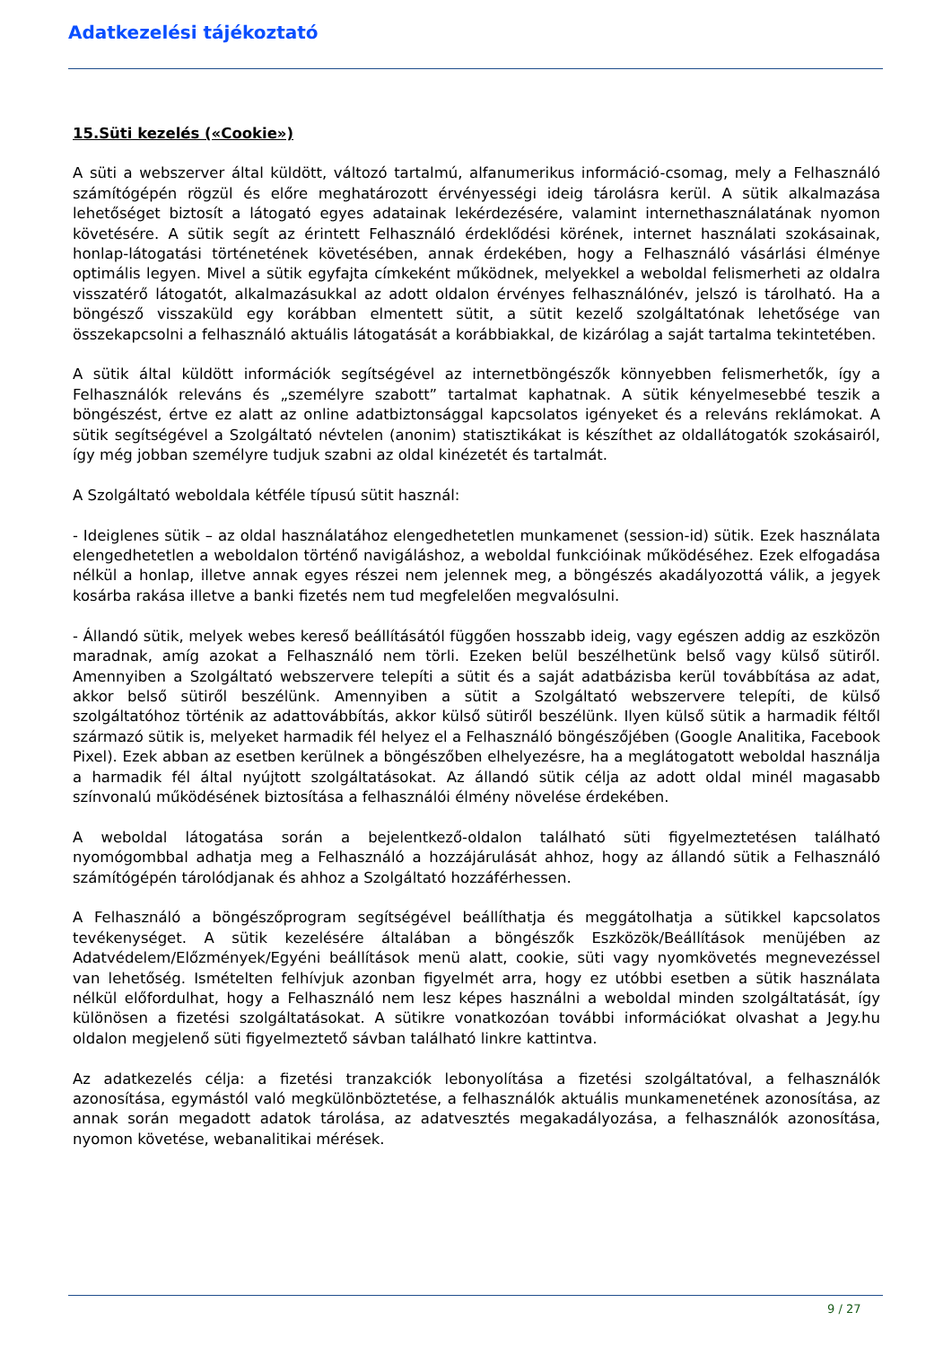Adatkezelési tájékoztató
15.Süti kezelés («Cookie»)
A süti a webszerver által küldött, változó tartalmú, alfanumerikus információ-csomag, mely a Felhasználó számítógépén rögzül és előre meghatározott érvényességi ideig tárolásra kerül. A sütik alkalmazása lehetőséget biztosít a látogató egyes adatainak lekérdezésére, valamint internethasználatának nyomon követésére. A sütik segít az érintett Felhasználó érdeklődési körének, internet használati szokásainak, honlap-látogatási történetének követésében, annak érdekében, hogy a Felhasználó vásárlási élménye optimális legyen. Mivel a sütik egyfajta címkeként működnek, melyekkel a weboldal felismerheti az oldalra visszatérő látogatót, alkalmazásukkal az adott oldalon érvényes felhasználónév, jelszó is tárolható. Ha a böngésző visszaküld egy korábban elmentett sütit, a sütit kezelő szolgáltatónak lehetősége van összekapcsolni a felhasználó aktuális látogatását a korábbiakkal, de kizárólag a saját tartalma tekintetében.
A sütik által küldött információk segítségével az internetböngészők könnyebben felismerhetők, így a Felhasználók releváns és „személyre szabott” tartalmat kaphatnak. A sütik kényelmesebbé teszik a böngészést, értve ez alatt az online adatbiztonsággal kapcsolatos igényeket és a releváns reklámokat. A sütik segítségével a Szolgáltató névtelen (anonim) statisztikákat is készíthet az oldallátogatók szokásairól, így még jobban személyre tudjuk szabni az oldal kinézetét és tartalmát.
A Szolgáltató weboldala kétféle típusú sütit használ:
- Ideiglenes sütik – az oldal használatához elengedhetetlen munkamenet (session-id) sütik. Ezek használata elengedhetetlen a weboldalon történő navigáláshoz, a weboldal funkcióinak működéséhez. Ezek elfogadása nélkül a honlap, illetve annak egyes részei nem jelennek meg, a böngészés akadályozottá válik, a jegyek kosárba rakása illetve a banki fizetés nem tud megfelelően megvalósulni.
- Állandó sütik, melyek webes kereső beállításától függően hosszabb ideig, vagy egészen addig az eszközön maradnak, amíg azokat a Felhasználó nem törli. Ezeken belül beszélhetünk belső vagy külső sütiről. Amennyiben a Szolgáltató webszervere telepíti a sütit és a saját adatbázisba kerül továbbítása az adat, akkor belső sütiről beszélünk. Amennyiben a sütit a Szolgáltató webszervere telepíti, de külső szolgáltatóhoz történik az adattovábbítás, akkor külső sütiről beszélünk. Ilyen külső sütik a harmadik féltől származó sütik is, melyeket harmadik fél helyez el a Felhasználó böngészőjében (Google Analitika, Facebook Pixel). Ezek abban az esetben kerülnek a böngészőben elhelyezésre, ha a meglátogatott weboldal használja a harmadik fél által nyújtott szolgáltatásokat. Az állandó sütik célja az adott oldal minél magasabb színvonalú működésének biztosítása a felhasználói élmény növelése érdekében.
A weboldal látogatása során a bejelentkező-oldalon található süti figyelmeztetésen található nyomógombbal adhatja meg a Felhasználó a hozzájárulását ahhoz, hogy az állandó sütik a Felhasználó számítógépén tárolódjanak és ahhoz a Szolgáltató hozzáférhessen.
A Felhasználó a böngészőprogram segítségével beállíthatja és meggátolhatja a sütikkel kapcsolatos tevékenységet. A sütik kezelésére általában a böngészők Eszközök/Beállítások menüjében az Adatvédelem/Előzmények/Egyéni beállítások menü alatt, cookie, süti vagy nyomkövetés megnevezéssel van lehetőség. Ismételten felhívjuk azonban figyelmét arra, hogy ez utóbbi esetben a sütik használata nélkül előfordulhat, hogy a Felhasználó nem lesz képes használni a weboldal minden szolgáltatását, így különösen a fizetési szolgáltatásokat. A sütikre vonatkozóan további információkat olvashat a Jegy.hu oldalon megjelenő süti figyelmeztető sávban található linkre kattintva.
Az adatkezelés célja: a fizetési tranzakciók lebonyolítása a fizetési szolgáltatóval, a felhasználók azonosítása, egymástól való megkülönböztetése, a felhasználók aktuális munkamenetének azonosítása, az annak során megadott adatok tárolása, az adatvesztés megakadályozása, a felhasználók azonosítása, nyomon követése, webanalitikai mérések.
9 / 27